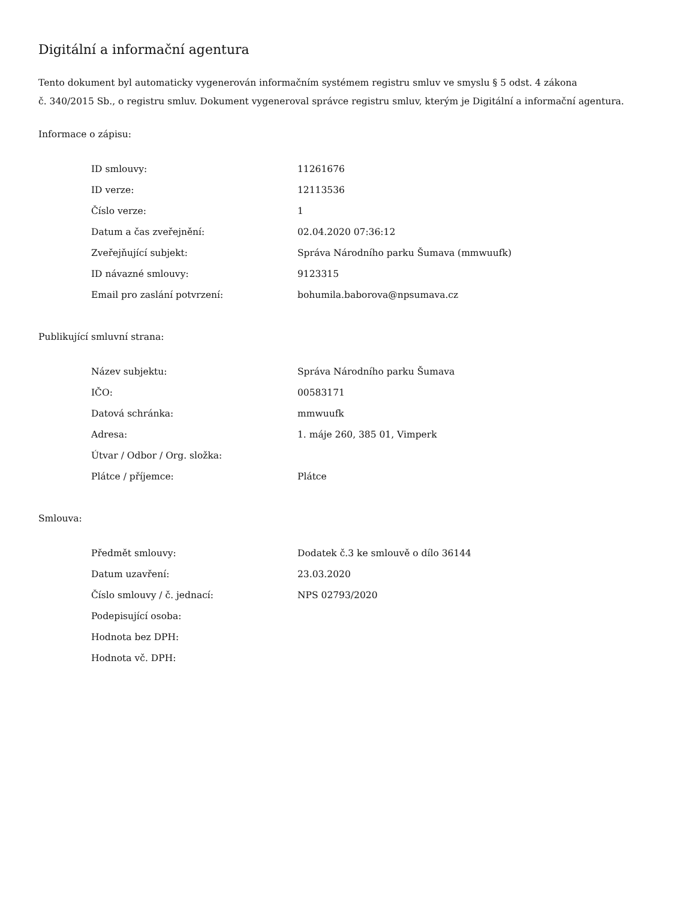Digitální a informační agentura
Tento dokument byl automaticky vygenerován informačním systémem registru smluv ve smyslu § 5 odst. 4 zákona
č. 340/2015 Sb., o registru smluv. Dokument vygeneroval správce registru smluv, kterým je Digitální a informační agentura.
Informace o zápisu:
| ID smlouvy: | 11261676 |
| ID verze: | 12113536 |
| Číslo verze: | 1 |
| Datum a čas zveřejnění: | 02.04.2020 07:36:12 |
| Zveřejňující subjekt: | Správa Národního parku Šumava (mmwuufk) |
| ID návazné smlouvy: | 9123315 |
| Email pro zaslání potvrzení: | bohumila.baborova@npsumava.cz |
Publikující smluvní strana:
| Název subjektu: | Správa Národního parku Šumava |
| IČO: | 00583171 |
| Datová schránka: | mmwuufk |
| Adresa: | 1. máje 260, 385 01, Vimperk |
| Útvar / Odbor / Org. složka: | |
| Plátce / příjemce: | Plátce |
Smlouva:
| Předmět smlouvy: | Dodatek č.3 ke smlouvě o dílo 36144 |
| Datum uzavření: | 23.03.2020 |
| Číslo smlouvy / č. jednací: | NPS 02793/2020 |
| Podepisující osoba: | |
| Hodnota bez DPH: | |
| Hodnota vč. DPH: | |